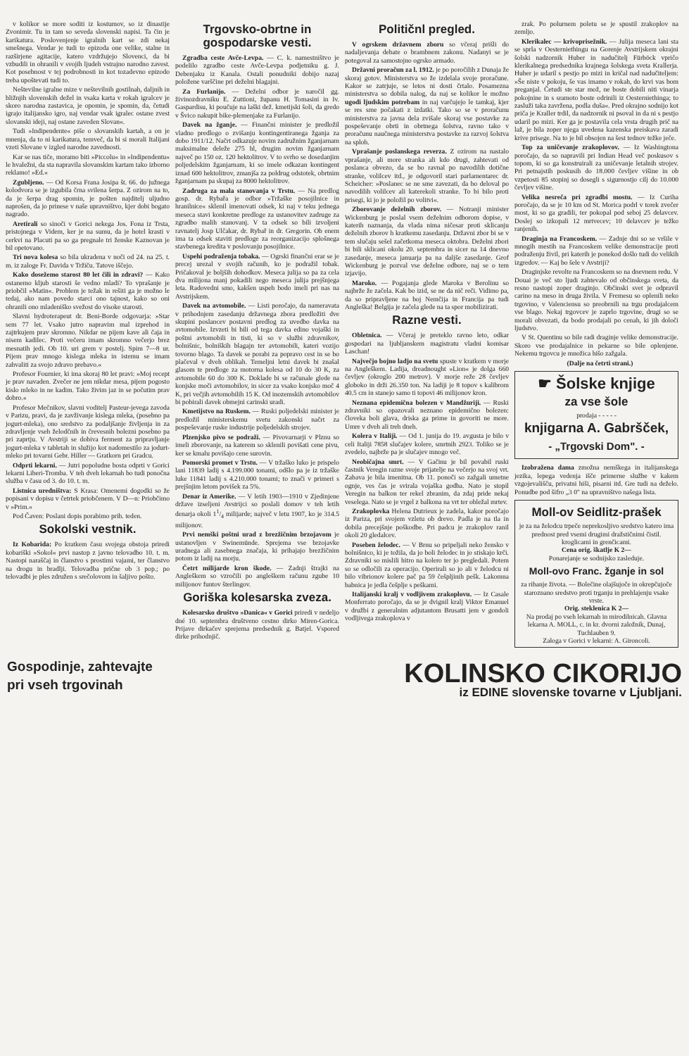v kolikor se more soditi iz kostumov, so iz dinastije Zvonimir. Tu in tam so seveda slovenski napisi. Ta čin je karikatura. Poslovenjenje igralnih kart se zdi nekaj smešnega. Vendar je tudi to epizoda one velike, stalne in razširjene agitacije, katero vzdržujejo Slovenci, da bi vzbudili in ohranili v svojih ljudeh vstrajno narodno zavest. Kot posebnost v tej podrobnosti in kot tozadevno epizodo treba upoštevati tudi to.
Neštevilne igralne mize v neštevilnih gostilnah, daljnih in bližnjih slovenskih dežel in vsaka karta v rokah igralcev je skoro narodna zastavica, je opomin, je spomin, da, četudi igrajo italijansko igro, naj vendar vsak igralec ostane zvest slovanski ideji, naj ostane zaveden Slovan«.
Tudi »Indipendente« piše o slovanskih kartah, a on je mnenja, da to ni karikatura, temveč, da bi si morali Italijani vzeti Slovane v izgled narodne zavednosti.
Kar se nas tiče, moramo biti »Piccolu« in »Indipendentu« le hvaležni, da sta napravila slovanskim kartam tako izborno reklamo! »Ed.«
Zgubljeno. — Od Korsa Frana Josipa št. 66. do južnega kolodvora se je izgubila črna svilena šerpa. Z ozirom na to, da je šerpa drag spomin, je pošten najditelj uljudno naprošen, da jo prinese v naše upravništvo, kjer dobi bogato nagrado.
Aretirali so sinoči v Gorici nekega Jos. Fona iz Trsta, pristojnega v Videm, ker je na sumu, da je hotel krasti v cerkvi na Placuti pa so ga pregnale tri ženske Kaznovan je bil opetovano.
Tri nova kolesa so bila ukradena v noči od 24. na 25. t. m. iz zaloge Fr. Davida v Tržiču. Tatove iščejo.
Kako dosežemo starost 80 let čili in zdravi? — Kako ostanemo kljub starosti še vedno mladi? To vprašanje je priobčil »Matin«. Problem je težak in rešiti ga je možno le tedaj, ako nam povedo starci ono tajnost, kako so oni ohranili ono mladeniško svežost do visoke starosti.
Slavni hydroterapeut dr. Beni-Borde odgovarja: »Star sem 77 let. Vsako jutro napravim mal izprehod in zajtrkujem prav skromno. Nikdar ne pijem kave ali čaja in nisem kadilec. Proti večeru imam skromno večerjo brez mesnatih jedi. Ob 10. uri grem v postelj. Spim 7—8 ur. Pijem prav mnogo kislega mleka in istemu se imam zahvaliti za svojo zdravo prebavo.«
Profesor Fournier, ki ima skoraj 80 let pravi: »Moj recept je prav navaden. Zvečer ne jem nikdar mesa, pijem pogosto kislo mleko in ne kadim. Tako živim jaz in se počutim prav dobro.«
Profesor Mečnikov, slavni voditelj Pasteur-jevega zavoda v Parizu, pravi, da je zavživanje kislega mleka, (posebno pa jogurt-mleka), ono sredstvo za podaljšanje življenja in za zdravljenje vseh želodčnih in črevesnih bolezni posebno pa pri zaprtju. V Avstriji se dobiva ferment za pripravljanje jogurt-mleka v tabletah in služijo kot nadomestilo za jodurt-mleko pri tovarni Gebr. Hiller — Gratkorn pri Gradcu.
Odprti lekarni. — Jutri popoludne bosta odprti v Gorici lekarni Liberi-Tromba. V teh dveh lekarnah bo tudi ponočna služba v času od 3. do 10. t. m.
Listnica uredništva: S Krasa: Omenemi dogodki so že popisani v dopisu v četrtek priobčenem. V D—n: Priobčimo v »Prim.«
Pod Čaven: Poslani dopis porabimo prih. teden.
Sokolski vestnik.
Iz Kobarida: Po kratkem času svojega obstoja priredi kobariški »Sokol« prvi nastop z javno telovadbo 10. t. m. Nastopi naraščaj in članstvo s prostimi vajami, ter članstvo na drogu in bradlji. Telovadba prične ob 3 pop.; po telovadbi je ples združen s srečolovom in šaljivo pošto.
Trgovsko-obrtne in gospodarske vesti.
Zgradba ceste Avče-Levpa. — C. k. namestništvo je podelilo zgradbo ceste Avče-Levpa podjetniku g. J. Debenjaku iz Kanala. Ostali ponudniki dobijo nazaj položene varščine pri deželni blagajni.
Za Furlanijo. — Deželni odbor je naročil gg. živinozdravniku E. Zuttioni, županu H. Tomasini in Iv. Gaspardisu, ki poučuje na laški dež. kmetijski šoli, da gredo v Švico nakupit bike-plemenjake za Furlanijo.
Davek na žganje. — Finančni minister je predložil vladno predlogo o zvišanju kontingentiranega žganja za dobo 1911/12. Načrt odkazuje novim zadružnim žganjarnam maksimalne deleže 275 hl, drugim novim žganjarnam največ po 150 oz. 120 hektolitrov. V to svrho se dosedanjim poljedelskim žganjarnam, ki so imele odkazan kontingent iznad 600 hektolitrov, zmanjša za poldrug odstotek, obrtnim žganjarnam pa skupaj za 8000 hektolitrov.
Zadruga za mala stanovanja v Trstu. — Na predlog gosp. dr. Rybařa je odbor »Tržaške posojilnice in hranilnice« sklenil imenovati odsek, ki naj v teku jednega meseca stavi konkretne predloge za ustanovitev zadruge za zgradbo malih stanovanj. V ta odsek so bili izvoljeni ravnatelj Josp Ulčakar, dr. Rybař in dr. Gregorin. Ob enem ima ta odsek staviti predloge za reorganizacijo splošnega stavbenega kredita v poslovanju posojilnice.
Uspehi podraženja tobaka. — Ogrski finančni erar se je precej urezal v svojih računih, ko je podražil tobak. Pričakoval je boljših dohodkov. Meseca julija so pa za cela dva milijona manj pokadili nego meseca julija prejšnjega leta. Radovedni smo, kakšen uspeh bodo imeli pri nas na Avstrijskem.
Davek na avtomobile. — Listi poročajo, da nameravata v prihodnjem zasedanju državnega zbora predložiti dve skupini poslancev postavni predlog za uvedbo davka na avtomobile. Izvzeti bi bili od tega davka edino vojaški in poštni avtomobili in tisti, ki so v službi zdravnikov, bolnišnic, bolniških blagajn ter avtomobili, kateri vozijo tovorno blago. Ta davek se porabi za popravo cest in se bo plačeval v dveh oblikah. Temeljni letni davek bi znašal glasom te predloge za motorna kolesa od 10 do 30 K, za avtomobile 60 do 300 K. Doklade bi se računale glede na konjske moči avtomobilov, in sicer za vsako konjsko moč 4 K, pri večjih avtomobilih 15 K. Od inozemskih avtomobilov bi pobirali davek obmejni carinski uradi.
Kmetijstvo na Ruskem. — Ruski poljedelski minister je predložil ministerskemu svetu zakonski načrt za pospeševanje ruske industrije poljedelskih strojev.
Plzenjsko pivo se podraži. — Pivovarnarji v Plznu so imeli zborovanje, na katerem so sklenili povišati cene pivu, ker se kmalu povišajo cene surovin.
Pomorski promet v Trstu. — V tržaško luko je prispelo lani 11839 ladij s 4.199.000 tonami, odšlo pa je iz tržaške luke 11841 ladij s 4.210.000 tonami; to znači v primeri s prejšnjim letom povišek za 5%.
Denar iz Amerike. — V letih 1903—1910 v Zjedinjene države izseljeni Avstrijci so poslali domov v teh letih denarja okoli 11/4 milijarde; največ v letu 1907, ko je 314.5 milijonov.
Prvi nemški poštni urad z brezžičnim brzojavom je ustanovljen v Swinemünde. Sprejema vse brzojavke uradnega ali zasebnega značaja, ki prihajajo brezžičnim potom iz ladij na morju.
Četrt milijarde kron škode. — Zadnji štrajki na Angleškem so vzročili po angleškem računu zgube 10 milijonov funtov šterlingov.
Goriška kolesarska zveza.
Kolesarsko društvo »Danica« v Gorici priredi v nedeljo dné 10. septembra društveno cestno dirko Miren-Gorica. Prijave dirkačev sprejema predsednik g. Batjel. Vspored dirke prihodnjič.
Političnl pregled.
V ogrskem državnem zboru so včeraj prišli do nadaljevanja debate o brambnem zakonu. Nadanyi se je potegoval za samostojno ogrsko armado.
Državni proračun za l. 1912. je po poročilih z Dunaja že skoraj gotov. Ministerstva so že izdelala svoje proračune. Kakor se zatrjuje, se letos ni dosti črtalo. Posamezna ministerstva so dobila nalog, da naj se kolikor le možno ugodi ljudskim potrebam in naj varčujejo le tamkaj, kjer se res sme počakati z izdatki. Tako so se v proračunu ministerstva za javna dela zvišale skoraj vse postavke za pospeševanje obrti in obrtnega šolstva, ravno tako v proračunu naučnega ministerstva postavke za razvoj šolstva na sploh.
Vprašanje poslanskega reverza. Z ozirom na nastalo vprašanje, ali more stranka ali kdo drugi, zahtevati od poslanca obvezo, da se bo ravnal po navodilih dotične stranke, volilcev itd., je odgovoril stari parlamentarec dr. Scheicher: »Poslanec se ne sme zavezati, da bo deloval po navodilih volilcev ali katerekoli stranke. To bi bilo proti prisegi, ki jo je položil po volitvi«.
Zborovanje deželnih zborov. — Notranji minister Wickenburg je poslal vsem deželnim odborom dopise, v katerih naznanja, da vlada nima ničesar proti sklicanju deželnih zborov h kratkemu zasedanju. Državni zbor bi se v tem slučaju sešel začetkoma meseca oktobra. Deželni zbori bi bili sklicani okolu 20. septembra in sicer na 14 dnevno zasedanje, meseca januarja pa na daljše zasedanje. Grof Wickenburg je pozval vse deželne odbore, naj se o tem izjavijo.
Maroko. — Pogajanja glede Maroka v Berolinu so najbrže že začela. Kak bo izid, se ne da nič reči. Vidimo pa, da so pripravljene na boj Nemčija in Francija pa tudi Angleška! Belgija je začela glede na ta spor mobilizirati.
Razne vesti.
Obletnica. — Včeraj je preteklo ravno leto, odkar gospodari na ljubljanskem magistratu vladni komisar Laschan!
Največjo bojno ladjo na svetu spuste v kratkem v morje na Angleškem. Ladija, dreadnought »Lion« je dolga 660 čevljev (okroglo 200 metrov). V morje reže 28 čevljev globoko in drži 26.350 ton. Na ladiji je 8 topov s kalibrom 40.5 cm in stanejo samo ti topovi 46 milijonov kron.
Neznana epidemična bolezen v Mandžuriji. — Ruski zdravniki so opazovali neznano epidemično bolezen: človeka boli glava, driska ga prime in govoriti ne more. Umre v dveh ali treh dneh.
Kolera v Italiji. — Od 1. junija do 19. avgusta je bilo v celi Italiji 7858 slučajev kolere, smrtnih 2923. Toliko se je zvedelo, najbrže pa je slučajev mnogo več.
Neobičajna smrt. — V Gačinu je bil povabil ruski častnik Veregin razne svoje prijatelje na večerjo na svoj vrt. Zabava je bila imenitna. Ob 11. ponoči so zažgali umetne ognje, ves čas je svirala vojaška godba. Nato je stopil Veregin na balkon ter rekel zbranim, da zdaj pride nekaj veselega. Nato se je vrgel z balkona na vrt ter obležal mrtev.
Zrakoplovka Helena Dutrieux je zadela, kakor poročajo iz Pariza, pri svojem vzletu ob drevo. Padla je na tla in dobila precejšnje poškodbe. Pri padcu je zrakoplov ranil okoli 20 gledalcev.
Poseben želodec. — V Brnu so pripeljali neko žensko v bolnišnico, ki je tožila, da jo boli želodec in jo stiskajo krči. Zdravniki so mislili hitro na kolero ter jo pregledali. Potem so se odločili za operacijo. Operirali so jo ali v želodcu ni bilo vibrionov kolere pač pa 59 češpljinih pešk. Lakomna babnica je jedla češplje s peškami.
Italijanski kralj v vodljivem zrakoplovu. — Iz Casale Monferrato poročajo, da se je dvignil kralj Viktor Emanuel v družbi z generalnim adjutantom Brusatti jem v gondoli vodljivega zrakoplova v
zrak. Po polurnem poletu se je spustil zrakoplov na zemljo.
Klerikalec — krivoprisežnik. — Julija meseca lani sta se sprla v Oesterniethingu na Gorenje Avstrijskem okrajni šolski nadzornik Huber in nadučitelj Fürböck vpričo klerikalnega predsednika krajnega šolskega sveta Krallerja. Huber je udaril s pestjo po mizi in kričal nad nadučiteljem: »Še niste v pokoju, še vas imamo v rokah, do krvi vas bom preganjal. Četudi ste star mož, ne boste dobili niti vinarja pokojnine in s sramoto boste odrinili iz Oesterniethinga; to zasluži taka zavržena, podla duša«. Pred okrajno sodnijo kot priča je Kraller trdil, da nadzornik ni psoval in da ni s pestjo udaril po mizi. Ker ga je postavila cela vrsta drugih prič na laž, je bila zoper njega uvedena kazenska preiskava zaradi krive prisege. Na to je bil obsojen na šest tednov težke ječe.
Top za uničevanje zrakoplovov. — Iz Washingtona poročajo, da so napravili pri Indian Head več poskusov s topom, ki so ga konstruirali za uničevanje letalnih strojev. Pri petnajstih poskusih do 18.000 čevljev višine in ob vzpetosti 85 stopinj so dosegli s sigurnostjo cilj do 10.000 čevljev višine.
Velika nesreča pri zgradbi mostu. — Iz Curiha poročajo, da se je 10 km od St. Morica podrl v torek zvečer most, ki so ga gradili, ter pokopal pod seboj 25 delavcev. Doslej so izkopali 12 mrtvecev; 10 delavcev je težko ranjenih.
Draginja na Francoskem. — Zadnje dni so se vršile v mnogih mestih na Francoskem velike demonstracije proti podraženju živil, pri katerih je ponekod došlo tudi do velikih izgredov. — Kaj bo šele v Avstriji?
Draginjske revolte na Francoskem so na dnevnem redu. V Douai je več sto ljudi zahtevalo od občinskega sveta, da resno nastopi zoper draginjo. Občinski svet je odpravil carino na meso in druga živila. V Fremesu so oplenili neko trgovino, v Valenciensu so preobrnili na trgu prodajalcem vse blago. Nekaj trgovcev je zaprlo trgovine, drugi so se morali obvezati, da bodo prodajali po cenah, ki jih določi ljudstvo.
V St. Quentinu so bile radi draginje velike demonstracije. Skoro vse prodajalnice in pekarne so bile oplenjene. Nekemu trgovcu je množica hišo zažgala.
(Dalje na četrti strani.)
☛ Šolske knjige
za vse šole
prodaja - - - - -
knjigarna A. Gabršček,
- „Trgovski Dom". -
Izobražena dama zmožna nemškega in italijanskega jezika, lepega vedenja išče primerne službe v kakem vzgojevališču, privatni hiši, pisarni itd. Gre tudi na deželo. Ponudbe pod šifro „3 0" na upravništvo našega lista.
Moll-ov Seidlitz-prašek
je za na želodcu trpeče neprekosljivo sredstvo katero ima prednost pred vsemi drugimi dražstičnimi čistil. kroglicami in grenčicami.
Cena orig. škatlje K 2—
Ponarejanje se sodnijsko zasleduje.
Moll-ovo Franc. žganje in sol
za ribanje života. — Bolečine olajšujoče in okrepčujoče staroznano sredstvo proti trganju in prehlajenju vsake vrste.
Orig. steklenica K 2—
Na prodaj po vseh lekarnah in mirodilnicah. Glavna lekarna A. MOLL, c. in kr. dvorni založnik, Dunaj, Tuchlauben 9.
Zaloga v Gorici v lekarni: A. Gironcoli.
Gospodinje, zahtevajte
pri vseh trgovinah
KOLINSKO CIKORIJO
iz EDINE slovenske tovarne v Ljubljani.